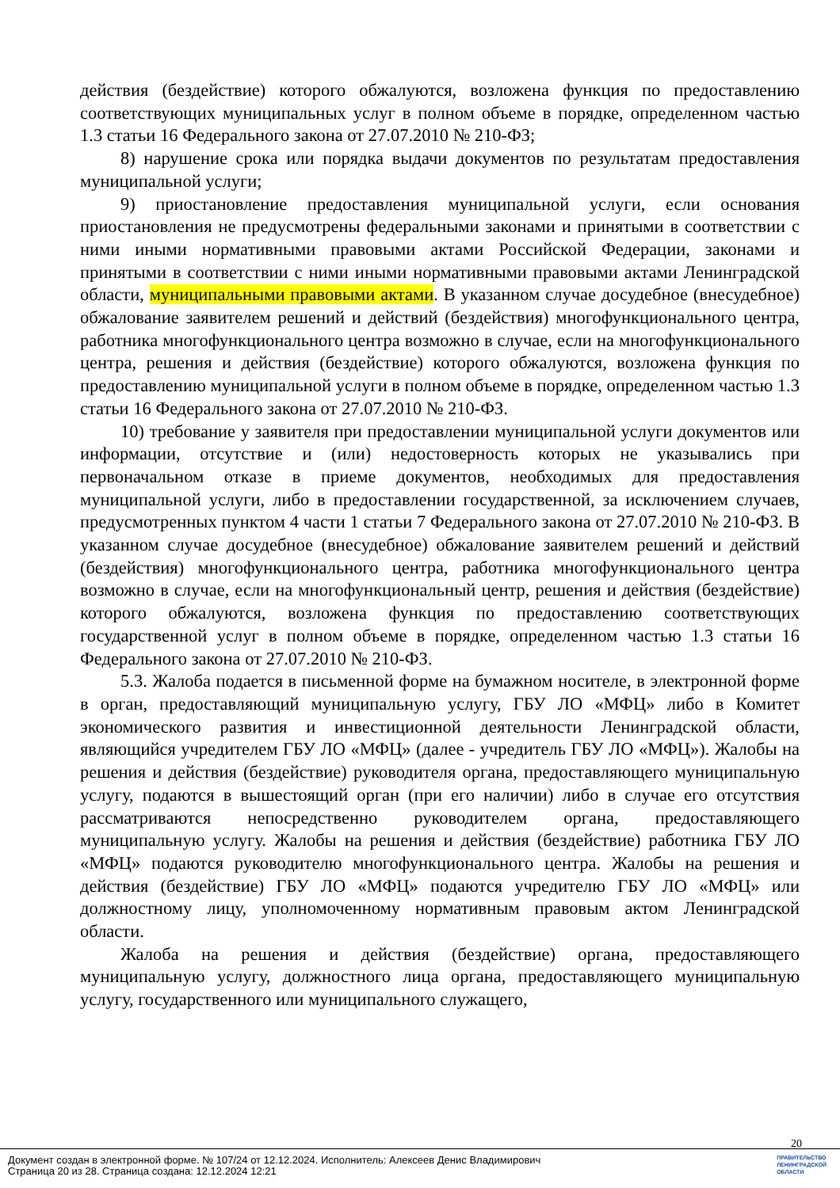действия (бездействие) которого обжалуются, возложена функция по предоставлению соответствующих муниципальных услуг в полном объеме в порядке, определенном частью 1.3 статьи 16 Федерального закона от 27.07.2010 № 210-ФЗ;
8) нарушение срока или порядка выдачи документов по результатам предоставления муниципальной услуги;
9) приостановление предоставления муниципальной услуги, если основания приостановления не предусмотрены федеральными законами и принятыми в соответствии с ними иными нормативными правовыми актами Российской Федерации, законами и принятыми в соответствии с ними иными нормативными правовыми актами Ленинградской области, муниципальными правовыми актами. В указанном случае досудебное (внесудебное) обжалование заявителем решений и действий (бездействия) многофункционального центра, работника многофункционального центра возможно в случае, если на многофункционального центра, решения и действия (бездействие) которого обжалуются, возложена функция по предоставлению муниципальной услуги в полном объеме в порядке, определенном частью 1.3 статьи 16 Федерального закона от 27.07.2010 № 210-ФЗ.
10) требование у заявителя при предоставлении муниципальной услуги документов или информации, отсутствие и (или) недостоверность которых не указывались при первоначальном отказе в приеме документов, необходимых для предоставления муниципальной услуги, либо в предоставлении государственной, за исключением случаев, предусмотренных пунктом 4 части 1 статьи 7 Федерального закона от 27.07.2010 № 210-ФЗ. В указанном случае досудебное (внесудебное) обжалование заявителем решений и действий (бездействия) многофункционального центра, работника многофункционального центра возможно в случае, если на многофункциональный центр, решения и действия (бездействие) которого обжалуются, возложена функция по предоставлению соответствующих государственной услуг в полном объеме в порядке, определенном частью 1.3 статьи 16 Федерального закона от 27.07.2010 № 210-ФЗ.
5.3. Жалоба подается в письменной форме на бумажном носителе, в электронной форме в орган, предоставляющий муниципальную услугу, ГБУ ЛО «МФЦ» либо в Комитет экономического развития и инвестиционной деятельности Ленинградской области, являющийся учредителем ГБУ ЛО «МФЦ» (далее - учредитель ГБУ ЛО «МФЦ»). Жалобы на решения и действия (бездействие) руководителя органа, предоставляющего муниципальную услугу, подаются в вышестоящий орган (при его наличии) либо в случае его отсутствия рассматриваются непосредственно руководителем органа, предоставляющего муниципальную услугу. Жалобы на решения и действия (бездействие) работника ГБУ ЛО «МФЦ» подаются руководителю многофункционального центра. Жалобы на решения и действия (бездействие) ГБУ ЛО «МФЦ» подаются учредителю ГБУ ЛО «МФЦ» или должностному лицу, уполномоченному нормативным правовым актом Ленинградской области.
Жалоба на решения и действия (бездействие) органа, предоставляющего муниципальную услугу, должностного лица органа, предоставляющего муниципальную услугу, государственного или муниципального служащего,
20
Документ создан в электронной форме. № 107/24 от 12.12.2024. Исполнитель: Алексеев Денис Владимирович
Страница 20 из 28. Страница создана: 12.12.2024 12:21
ПРАВИТЕЛЬСТВО
ЛЕНИНГРАДСКОЙ
ОБЛАСТИ